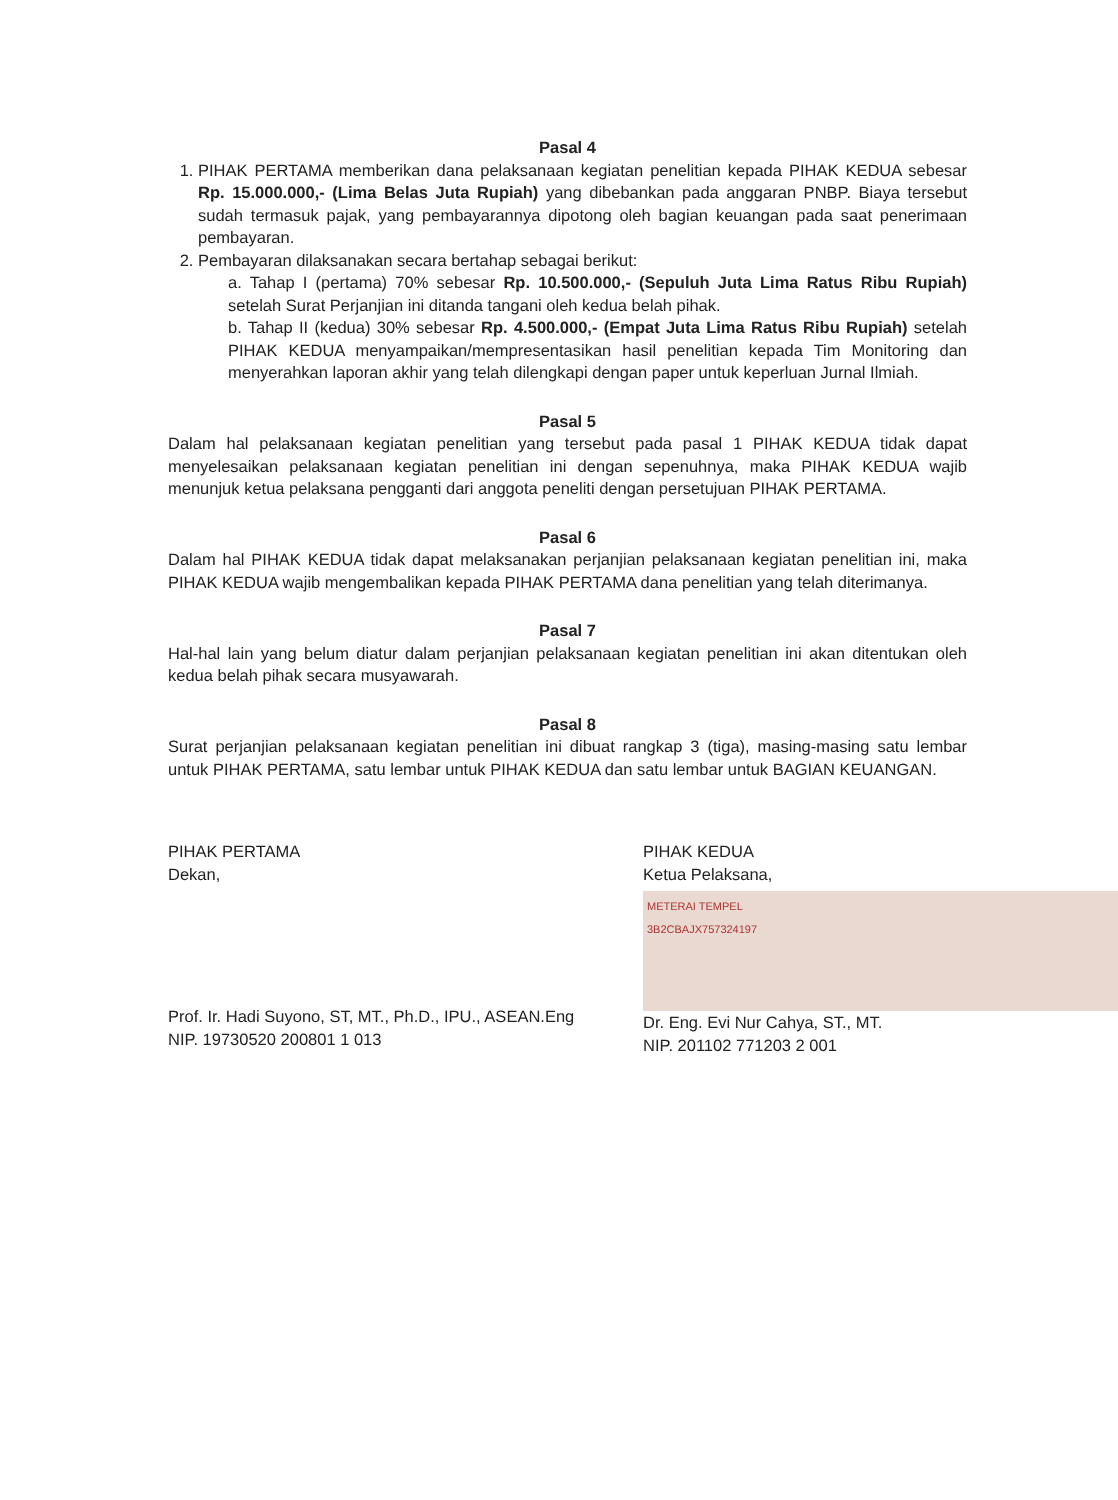Pasal 4
1. PIHAK PERTAMA memberikan dana pelaksanaan kegiatan penelitian kepada PIHAK KEDUA sebesar Rp. 15.000.000,- (Lima Belas Juta Rupiah) yang dibebankan pada anggaran PNBP. Biaya tersebut sudah termasuk pajak, yang pembayarannya dipotong oleh bagian keuangan pada saat penerimaan pembayaran.
2. Pembayaran dilaksanakan secara bertahap sebagai berikut:
a. Tahap I (pertama) 70% sebesar Rp. 10.500.000,- (Sepuluh Juta Lima Ratus Ribu Rupiah) setelah Surat Perjanjian ini ditanda tangani oleh kedua belah pihak.
b. Tahap II (kedua) 30% sebesar Rp. 4.500.000,- (Empat Juta Lima Ratus Ribu Rupiah) setelah PIHAK KEDUA menyampaikan/mempresentasikan hasil penelitian kepada Tim Monitoring dan menyerahkan laporan akhir yang telah dilengkapi dengan paper untuk keperluan Jurnal Ilmiah.
Pasal 5
Dalam hal pelaksanaan kegiatan penelitian yang tersebut pada pasal 1 PIHAK KEDUA tidak dapat menyelesaikan pelaksanaan kegiatan penelitian ini dengan sepenuhnya, maka PIHAK KEDUA wajib menunjuk ketua pelaksana pengganti dari anggota peneliti dengan persetujuan PIHAK PERTAMA.
Pasal 6
Dalam hal PIHAK KEDUA tidak dapat melaksanakan perjanjian pelaksanaan kegiatan penelitian ini, maka PIHAK KEDUA wajib mengembalikan kepada PIHAK PERTAMA dana penelitian yang telah diterimanya.
Pasal 7
Hal-hal lain yang belum diatur dalam perjanjian pelaksanaan kegiatan penelitian ini akan ditentukan oleh kedua belah pihak secara musyawarah.
Pasal 8
Surat perjanjian pelaksanaan kegiatan penelitian ini dibuat rangkap 3 (tiga), masing-masing satu lembar untuk PIHAK PERTAMA, satu lembar untuk PIHAK KEDUA dan satu lembar untuk BAGIAN KEUANGAN.
PIHAK PERTAMA
Dekan,
Prof. Ir. Hadi Suyono, ST, MT., Ph.D., IPU., ASEAN.Eng
NIP. 19730520 200801 1 013
PIHAK KEDUA
Ketua Pelaksana,
METERAI TEMPEL
3B2CBAJX757324197
Dr. Eng. Evi Nur Cahya, ST., MT.
NIP. 201102 771203 2 001